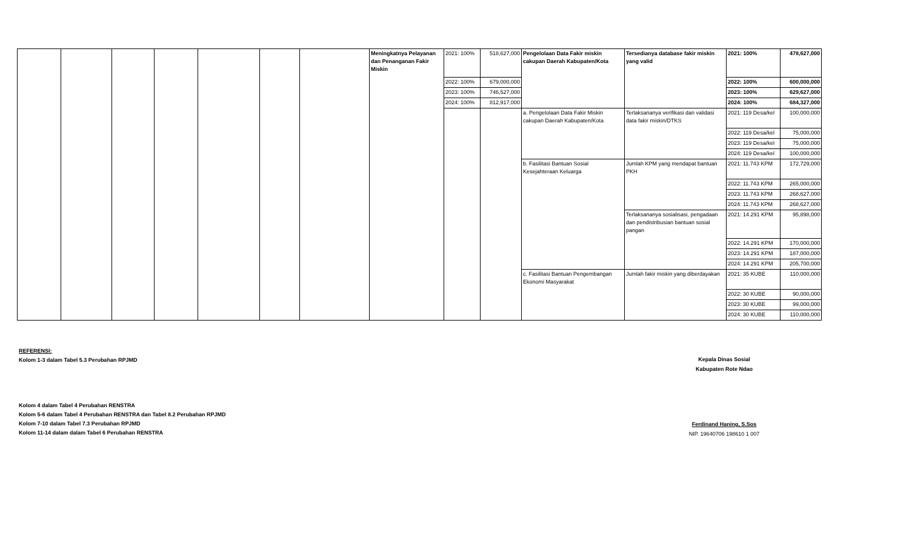| | | | | | | | Meningkatnya Pelayanan dan Penanganan Fakir Miskin | 2021: 100% | 518,627,000 | Pengelolaan Data Fakir miskin cakupan Daerah Kabupaten/Kota | Tersedianya database fakir miskin yang valid | 2021: 100% | 478,627,000 |
| | | | | | | | | 2022: 100% | 679,000,000 | | | 2022: 100% | 600,000,000 |
| | | | | | | | | 2023: 100% | 746,527,000 | | | 2023: 100% | 629,627,000 |
| | | | | | | | | 2024: 100% | 812,917,000 | | | 2024: 100% | 684,327,000 |
| | | | | | | | | | | a. Pengelolaan Data Fakir Miskin cakupan Daerah Kabupaten/Kota | Terlaksananya verifikasi dan validasi data fakir miskin/DTKS | 2021: 119 Desa/kel | 100,000,000 |
| | | | | | | | | | | | | 2022: 119 Desa/kel | 75,000,000 |
| | | | | | | | | | | | | 2023: 119 Desa/kel | 75,000,000 |
| | | | | | | | | | | | | 2024: 119 Desa/kel | 100,000,000 |
| | | | | | | | | | | b. Fasilitasi Bantuan Sosial Kesejahteraan Keluarga | Jumlah KPM yang mendapat bantuan PKH | 2021: 11.743 KPM | 172,729,000 |
| | | | | | | | | | | | | 2022: 11.743 KPM | 265,000,000 |
| | | | | | | | | | | | | 2023: 11.743 KPM | 268,627,000 |
| | | | | | | | | | | | | 2024: 11.743 KPM | 268,627,000 |
| | | | | | | | | | | | Terlaksananya sosialisasi, pengadaan dan pendistribusian bantuan sosial pangan | 2021: 14.291 KPM | 95,898,000 |
| | | | | | | | | | | | | 2022: 14.291 KPM | 170,000,000 |
| | | | | | | | | | | | | 2023: 14.291 KPM | 187,000,000 |
| | | | | | | | | | | | | 2024: 14.291 KPM | 205,700,000 |
| | | | | | | | | | | c. Fasilitasi Bantuan Pengembangan Ekonomi Masyarakat | Jumlah fakir miskin yang diberdayakan | 2021: 35 KUBE | 110,000,000 |
| | | | | | | | | | | | | 2022: 30 KUBE | 90,000,000 |
| | | | | | | | | | | | | 2023: 30 KUBE | 99,000,000 |
| | | | | | | | | | | | | 2024: 30 KUBE | 110,000,000 |
REFERENSI:
Kolom 1-3 dalam Tabel 5.3 Perubahan RPJMD
Kolom 4 dalam Tabel 4 Perubahan RENSTRA
Kolom 5-6 dalam Tabel 4 Perubahan RENSTRA dan Tabel 8.2 Perubahan RPJMD
Kolom 7-10 dalam Tabel 7.3 Perubahan RPJMD
Kolom 11-14 dalam dalam Tabel 6 Perubahan RENSTRA
Kepala Dinas Sosial
Kabupaten Rote Ndao
Ferdinand Haning, S.Sos
NIP. 19640706 198610 1 007